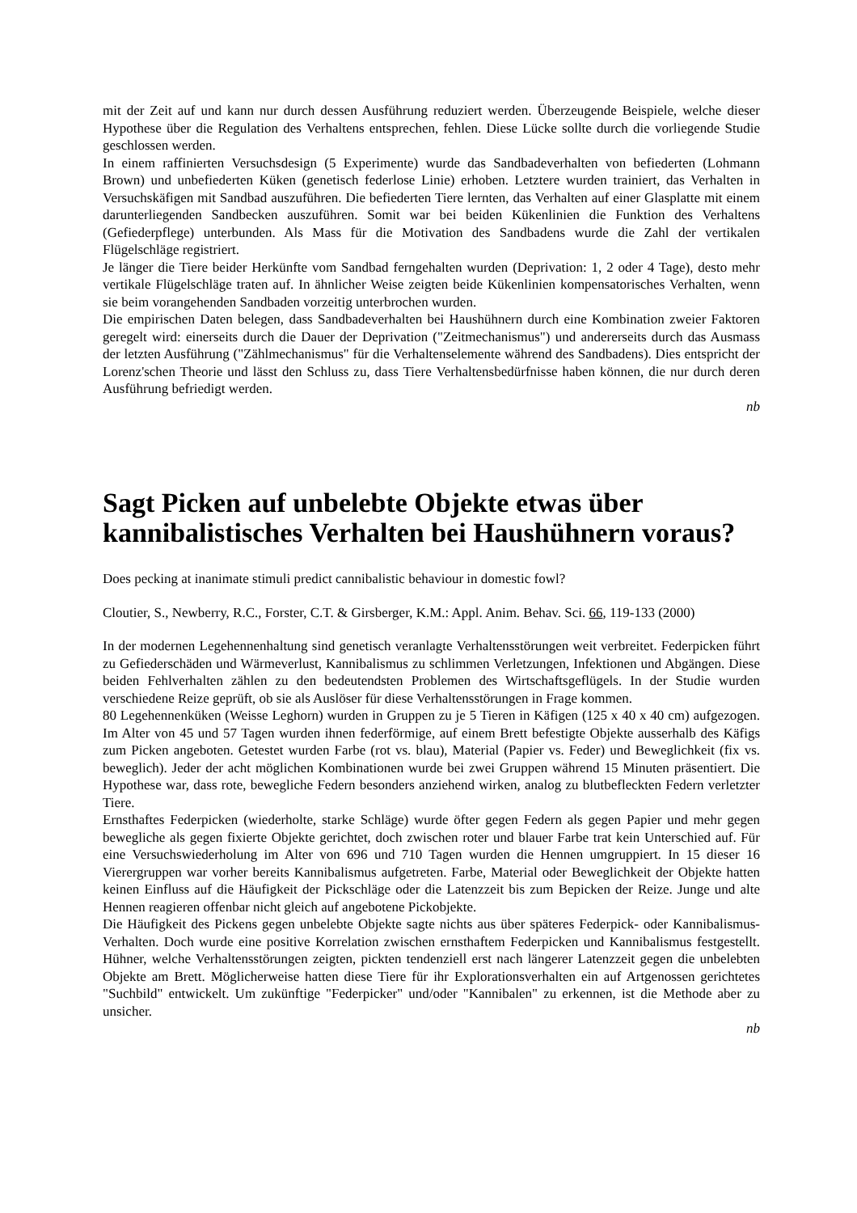mit der Zeit auf und kann nur durch dessen Ausführung reduziert werden. Überzeugende Beispiele, welche dieser Hypothese über die Regulation des Verhaltens entsprechen, fehlen. Diese Lücke sollte durch die vorliegende Studie geschlossen werden.
In einem raffinierten Versuchsdesign (5 Experimente) wurde das Sandbadeverhalten von befiederten (Lohmann Brown) und unbefiederten Küken (genetisch federlose Linie) erhoben. Letztere wurden trainiert, das Verhalten in Versuchskäfigen mit Sandbad auszuführen. Die befiederten Tiere lernten, das Verhalten auf einer Glasplatte mit einem darunterliegenden Sandbecken auszuführen. Somit war bei beiden Kükenlinien die Funktion des Verhaltens (Gefiederpflege) unterbunden. Als Mass für die Motivation des Sandbadens wurde die Zahl der vertikalen Flügelschläge registriert.
Je länger die Tiere beider Herkünfte vom Sandbad ferngehalten wurden (Deprivation: 1, 2 oder 4 Tage), desto mehr vertikale Flügelschläge traten auf. In ähnlicher Weise zeigten beide Kükenlinien kompensatorisches Verhalten, wenn sie beim vorangehenden Sandbaden vorzeitig unterbrochen wurden.
Die empirischen Daten belegen, dass Sandbadeverhalten bei Haushühnern durch eine Kombination zweier Faktoren geregelt wird: einerseits durch die Dauer der Deprivation ("Zeitmechanismus") und andererseits durch das Ausmass der letzten Ausführung ("Zählmechanismus" für die Verhaltenselemente während des Sandbadens). Dies entspricht der Lorenz'schen Theorie und lässt den Schluss zu, dass Tiere Verhaltensbedürfnisse haben können, die nur durch deren Ausführung befriedigt werden.
nb
Sagt Picken auf unbelebte Objekte etwas über kannibalistisches Verhalten bei Haushühnern voraus?
Does pecking at inanimate stimuli predict cannibalistic behaviour in domestic fowl?
Cloutier, S., Newberry, R.C., Forster, C.T. & Girsberger, K.M.: Appl. Anim. Behav. Sci. 66, 119-133 (2000)
In der modernen Legehennenhaltung sind genetisch veranlagte Verhaltensstörungen weit verbreitet. Federpicken führt zu Gefiederschäden und Wärmeverlust, Kannibalismus zu schlimmen Verletzungen, Infektionen und Abgängen. Diese beiden Fehlverhalten zählen zu den bedeutendsten Problemen des Wirtschaftsgeflügels. In der Studie wurden verschiedene Reize geprüft, ob sie als Auslöser für diese Verhaltensstörungen in Frage kommen.
80 Legehennenküken (Weisse Leghorn) wurden in Gruppen zu je 5 Tieren in Käfigen (125 x 40 x 40 cm) aufgezogen. Im Alter von 45 und 57 Tagen wurden ihnen federförmige, auf einem Brett befestigte Objekte ausserhalb des Käfigs zum Picken angeboten. Getestet wurden Farbe (rot vs. blau), Material (Papier vs. Feder) und Beweglichkeit (fix vs. beweglich). Jeder der acht möglichen Kombinationen wurde bei zwei Gruppen während 15 Minuten präsentiert. Die Hypothese war, dass rote, bewegliche Federn besonders anziehend wirken, analog zu blutbefleckten Federn verletzter Tiere.
Ernsthaftes Federpicken (wiederholte, starke Schläge) wurde öfter gegen Federn als gegen Papier und mehr gegen bewegliche als gegen fixierte Objekte gerichtet, doch zwischen roter und blauer Farbe trat kein Unterschied auf. Für eine Versuchswiederholung im Alter von 696 und 710 Tagen wurden die Hennen umgruppiert. In 15 dieser 16 Vierergruppen war vorher bereits Kannibalismus aufgetreten. Farbe, Material oder Beweglichkeit der Objekte hatten keinen Einfluss auf die Häufigkeit der Pickschläge oder die Latenzzeit bis zum Bepicken der Reize. Junge und alte Hennen reagieren offenbar nicht gleich auf angebotene Pickobjekte.
Die Häufigkeit des Pickens gegen unbelebte Objekte sagte nichts aus über späteres Federpick- oder Kannibalismus-Verhalten. Doch wurde eine positive Korrelation zwischen ernsthaftem Federpicken und Kannibalismus festgestellt. Hühner, welche Verhaltensstörungen zeigten, pickten tendenziell erst nach längerer Latenzzeit gegen die unbelebten Objekte am Brett. Möglicherweise hatten diese Tiere für ihr Explorationsverhalten ein auf Artgenossen gerichtetes "Suchbild" entwickelt. Um zukünftige "Federpicker" und/oder "Kannibalen" zu erkennen, ist die Methode aber zu unsicher.
nb